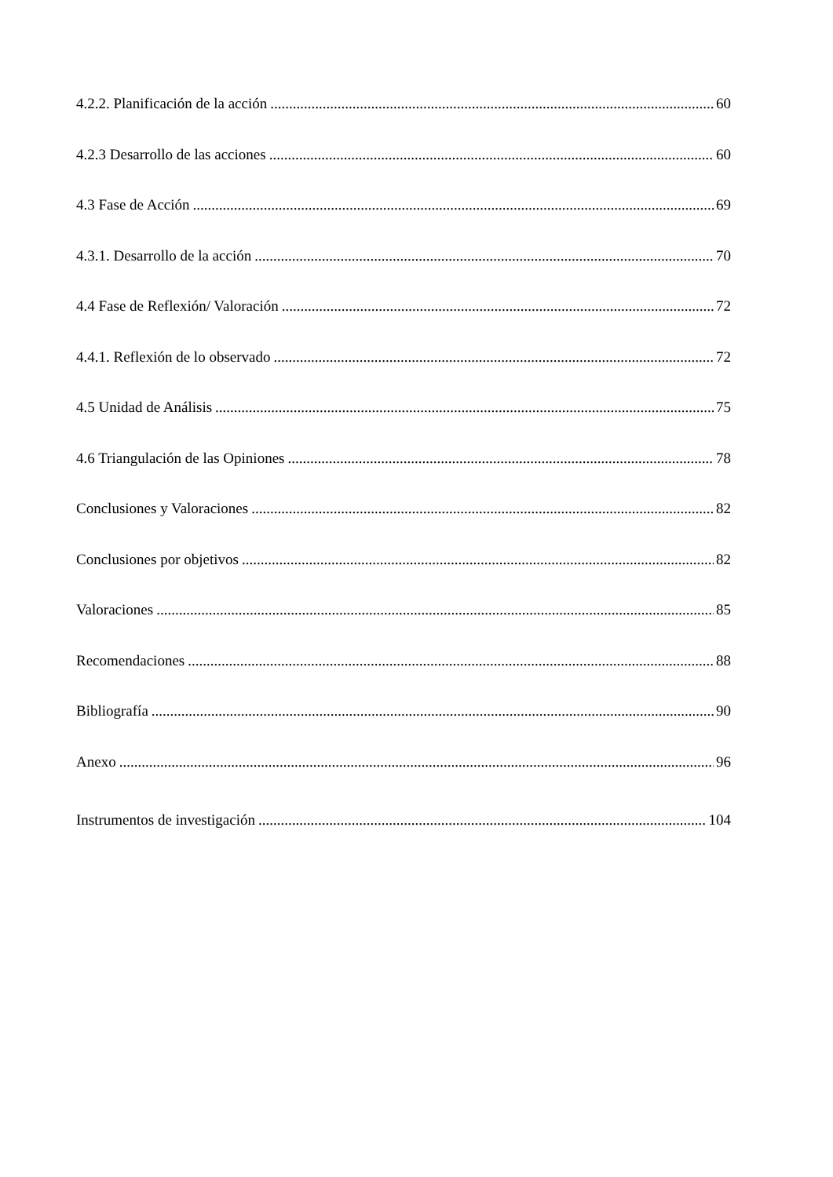4.2.2. Planificación de la acción 60
4.2.3 Desarrollo de las acciones 60
4.3 Fase de Acción 69
4.3.1. Desarrollo de la acción 70
4.4 Fase de Reflexión/ Valoración 72
4.4.1. Reflexión de lo observado 72
4.5 Unidad de Análisis 75
4.6 Triangulación de las Opiniones 78
Conclusiones y Valoraciones 82
Conclusiones por objetivos 82
Valoraciones 85
Recomendaciones 88
Bibliografía 90
Anexo 96
Instrumentos de investigación 104